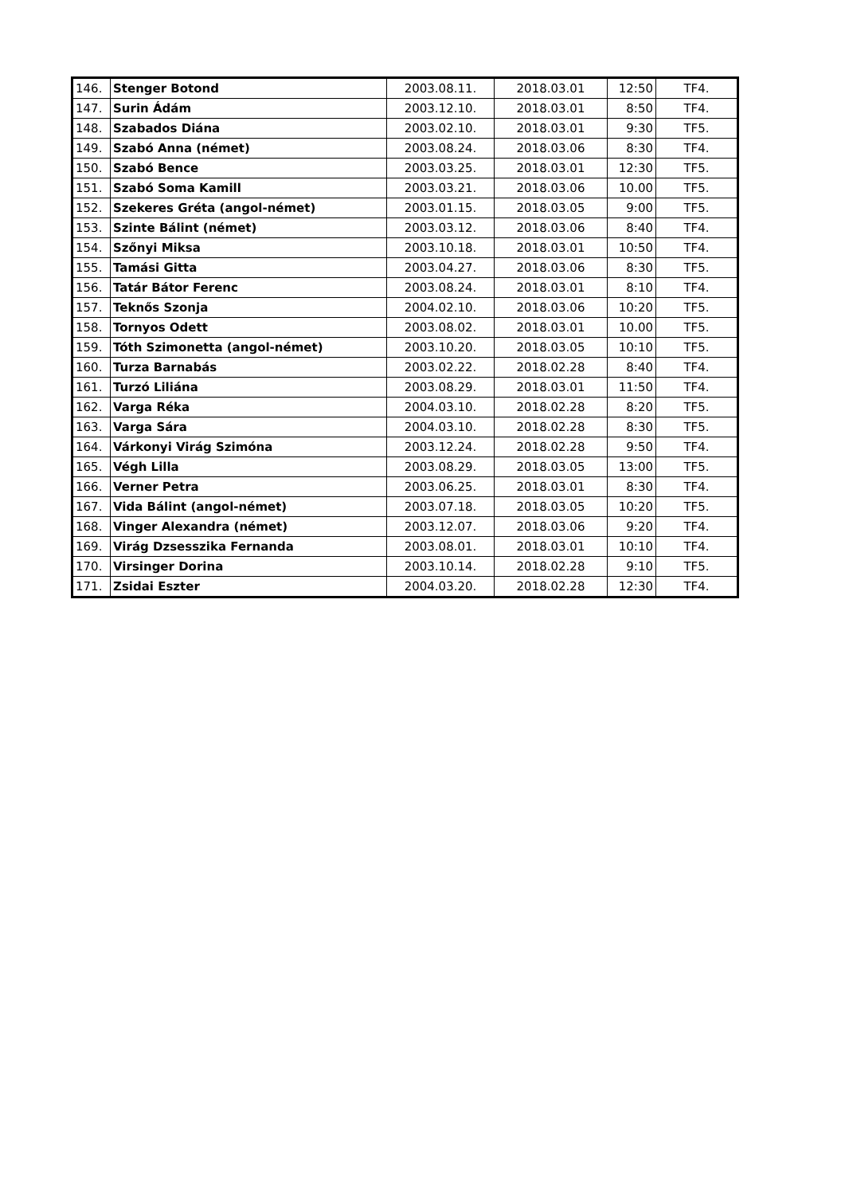| 146. | Stenger Botond | 2003.08.11. | 2018.03.01 | 12:50 | TF4. |
| 147. | Surin Ádám | 2003.12.10. | 2018.03.01 | 8:50 | TF4. |
| 148. | Szabados Diána | 2003.02.10. | 2018.03.01 | 9:30 | TF5. |
| 149. | Szabó Anna (német) | 2003.08.24. | 2018.03.06 | 8:30 | TF4. |
| 150. | Szabó Bence | 2003.03.25. | 2018.03.01 | 12:30 | TF5. |
| 151. | Szabó Soma Kamill | 2003.03.21. | 2018.03.06 | 10.00 | TF5. |
| 152. | Szekeres Gréta (angol-német) | 2003.01.15. | 2018.03.05 | 9:00 | TF5. |
| 153. | Szinte Bálint (német) | 2003.03.12. | 2018.03.06 | 8:40 | TF4. |
| 154. | Szőnyi Miksa | 2003.10.18. | 2018.03.01 | 10:50 | TF4. |
| 155. | Tamási Gitta | 2003.04.27. | 2018.03.06 | 8:30 | TF5. |
| 156. | Tatár Bátor Ferenc | 2003.08.24. | 2018.03.01 | 8:10 | TF4. |
| 157. | Teknős Szonja | 2004.02.10. | 2018.03.06 | 10:20 | TF5. |
| 158. | Tornyos Odett | 2003.08.02. | 2018.03.01 | 10.00 | TF5. |
| 159. | Tóth Szimonetta (angol-német) | 2003.10.20. | 2018.03.05 | 10:10 | TF5. |
| 160. | Turza Barnabás | 2003.02.22. | 2018.02.28 | 8:40 | TF4. |
| 161. | Turzó Liliána | 2003.08.29. | 2018.03.01 | 11:50 | TF4. |
| 162. | Varga Réka | 2004.03.10. | 2018.02.28 | 8:20 | TF5. |
| 163. | Varga Sára | 2004.03.10. | 2018.02.28 | 8:30 | TF5. |
| 164. | Várkonyi Virág Szimóna | 2003.12.24. | 2018.02.28 | 9:50 | TF4. |
| 165. | Végh Lilla | 2003.08.29. | 2018.03.05 | 13:00 | TF5. |
| 166. | Verner Petra | 2003.06.25. | 2018.03.01 | 8:30 | TF4. |
| 167. | Vida Bálint (angol-német) | 2003.07.18. | 2018.03.05 | 10:20 | TF5. |
| 168. | Vinger Alexandra (német) | 2003.12.07. | 2018.03.06 | 9:20 | TF4. |
| 169. | Virág Dzsesszika Fernanda | 2003.08.01. | 2018.03.01 | 10:10 | TF4. |
| 170. | Virsinger Dorina | 2003.10.14. | 2018.02.28 | 9:10 | TF5. |
| 171. | Zsidai Eszter | 2004.03.20. | 2018.02.28 | 12:30 | TF4. |